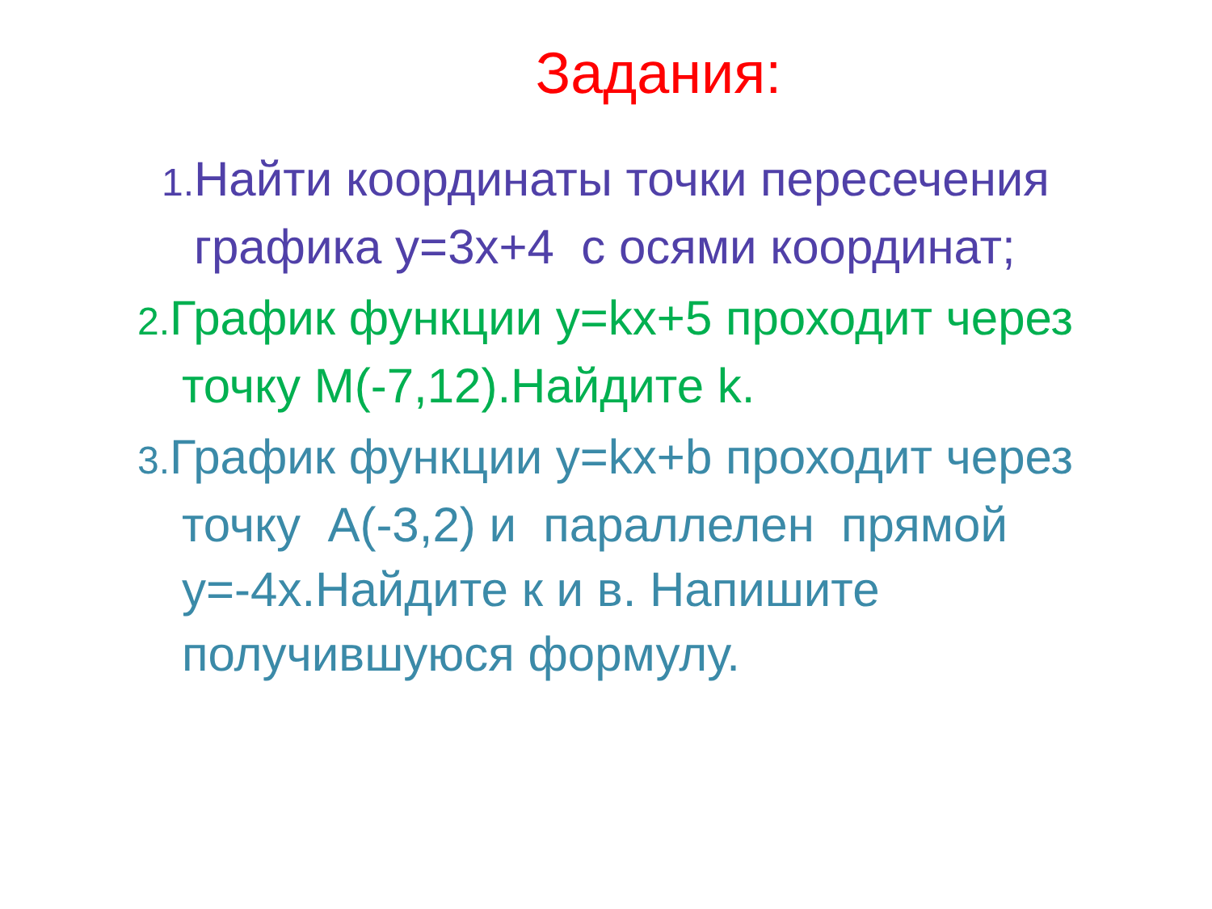Задания:
1. Найти координаты точки пересечения графика y=3x+4 с осями координат;
2. График функции y=kx+5 проходит через точку М(-7,12).Найдите k.
3. График функции y=kx+b проходит через точку А(-3,2) и параллелен прямой y=-4x.Найдите к и в. Напишите получившуюся формулу.